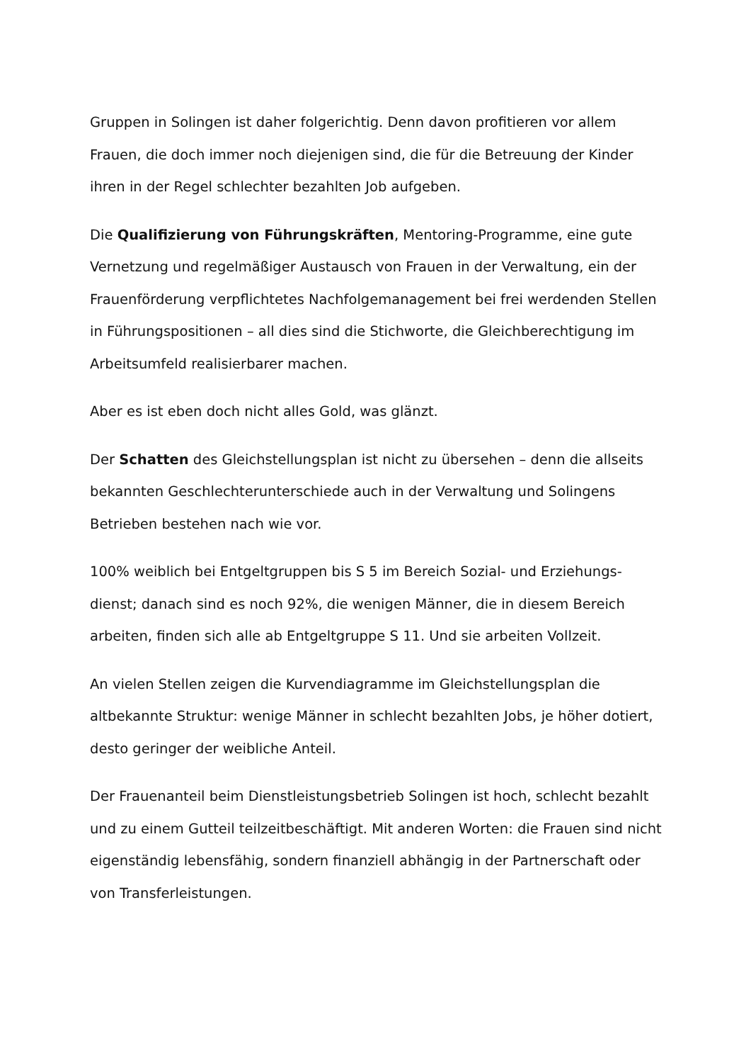Gruppen in Solingen ist daher folgerichtig. Denn davon profitieren vor allem Frauen, die doch immer noch diejenigen sind, die für die Betreuung der Kinder ihren in der Regel schlechter bezahlten Job aufgeben.
Die Qualifizierung von Führungskräften, Mentoring-Programme, eine gute Vernetzung und regelmäßiger Austausch von Frauen in der Verwaltung, ein der Frauenförderung verpflichtetes Nachfolgemanagement bei frei werdenden Stellen in Führungspositionen – all dies sind die Stichworte, die Gleichberechtigung im Arbeitsumfeld realisierbarer machen.
Aber es ist eben doch nicht alles Gold, was glänzt.
Der Schatten des Gleichstellungsplan ist nicht zu übersehen – denn die allseits bekannten Geschlechterunterschiede auch in der Verwaltung und Solingens Betrieben bestehen nach wie vor.
100% weiblich bei Entgeltgruppen bis S 5 im Bereich Sozial- und Erziehungs-dienst; danach sind es noch 92%, die wenigen Männer, die in diesem Bereich arbeiten, finden sich alle ab Entgeltgruppe S 11. Und sie arbeiten Vollzeit.
An vielen Stellen zeigen die Kurvendiagramme im Gleichstellungsplan die altbekannte Struktur: wenige Männer in schlecht bezahlten Jobs, je höher dotiert, desto geringer der weibliche Anteil.
Der Frauenanteil beim Dienstleistungsbetrieb Solingen ist hoch, schlecht bezahlt und zu einem Gutteil teilzeitbeschäftigt. Mit anderen Worten: die Frauen sind nicht eigenständig lebensfähig, sondern finanziell abhängig in der Partnerschaft oder von Transferleistungen.